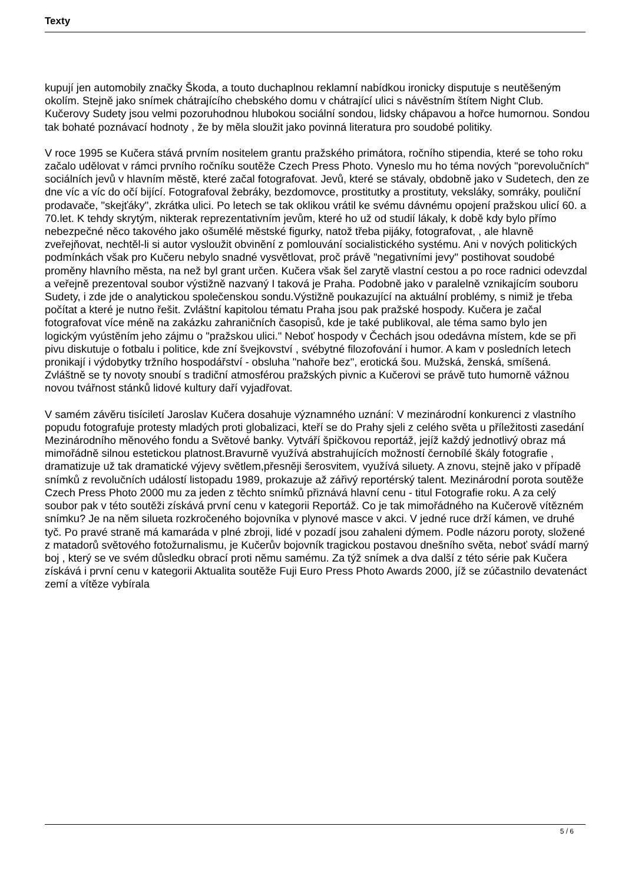Texty
kupují jen automobily značky Škoda, a touto duchaplnou reklamní nabídkou ironicky disputuje s neutěšeným okolím. Stejně jako snímek chátrajícího chebského domu v chátrající ulici s návěstním štítem Night Club. Kučerovy Sudety jsou velmi pozoruhodnou hlubokou sociální sondou, lidsky chápavou a hořce humornou. Sondou tak bohaté poznávací hodnoty , že by měla sloužit jako povinná literatura pro soudobé politiky.
V roce 1995 se Kučera stává prvním nositelem grantu pražského primátora, ročního stipendia, které se toho roku začalo udělovat v rámci prvního ročníku soutěže Czech Press Photo. Vyneslo mu ho téma nových "porevolučních" sociálních jevů v hlavním městě, které začal fotografovat. Jevů, které se stávaly, obdobně jako v Sudetech, den ze dne víc a víc do očí bijící. Fotografoval žebráky, bezdomovce, prostitutky a prostituty, veksláky, somráky, pouliční prodavače, "skejťáky", zkrátka ulici. Po letech se tak oklikou vrátil ke svému dávnému opojení pražskou ulicí 60. a 70.let. K tehdy skrytým, nikterak reprezentativním jevům, které ho už od studií lákaly, k době kdy bylo přímo nebezpečné něco takového jako ošumělé městské figurky, natož třeba pijáky, fotografovat, , ale hlavně zveřejňovat, nechtěl-li si autor vysloužit obvinění z pomlouvání socialistického systému. Ani v nových politických podmínkách však pro Kučeru nebylo snadné vysvětlovat, proč právě "negativními jevy" postihovat soudobé proměny hlavního města, na než byl grant určen. Kučera však šel zarytě vlastní cestou a po roce radnici odevzdal a veřejně prezentoval soubor výstižně nazvaný I taková je Praha. Podobně jako v paralelně vznikajícím souboru Sudety, i zde jde o analytickou společenskou sondu.Výstižně poukazující na aktuální problémy, s nimiž je třeba počítat a které je nutno řešit. Zvláštní kapitolou tématu Praha jsou pak pražské hospody. Kučera je začal fotografovat více méně na zakázku zahraničních časopisů, kde je také publikoval, ale téma samo bylo jen logickým vyústěním jeho zájmu o "pražskou ulici." Neboť hospody v Čechách jsou odedávna místem, kde se při pivu diskutuje o fotbalu i politice, kde zní švejkovství , svébytné filozofování i humor. A kam v posledních letech pronikají i výdobytky tržního hospodářství - obsluha "nahoře bez", erotická šou. Mužská, ženská, smíšená. Zvláštně se ty novoty snoubí s tradiční atmosférou pražských pivnic a Kučerovi se právě tuto humorně vážnou novou tvářnost stánků lidové kultury daří vyjadřovat.
V samém závěru tisíciletí Jaroslav Kučera dosahuje významného uznání: V mezinárodní konkurenci z vlastního popudu fotografuje protesty mladých proti globalizaci, kteří se do Prahy sjeli z celého světa u příležitosti zasedání Mezinárodního měnového fondu a Světové banky. Vytváří špičkovou reportáž, jejíž každý jednotlivý obraz má mimořádně silnou estetickou platnost.Bravurně využívá abstrahujících možností černobílé škály fotografie , dramatizuje už tak dramatické výjevy světlem,přesněji šerosvitem, využívá siluety. A znovu, stejně jako v případě snímků z revolučních událostí listopadu 1989, prokazuje až zářivý reportérský talent. Mezinárodní porota soutěže Czech Press Photo 2000 mu za jeden z těchto snímků přiznává hlavní cenu - titul Fotografie roku. A za celý soubor pak v této soutěži získává první cenu v kategorii Reportáž. Co je tak mimořádného na Kučerově vítězném snímku? Je na něm silueta rozkročeného bojovníka v plynové masce v akci. V jedné ruce drží kámen, ve druhé tyč. Po pravé straně má kamaráda v plné zbroji, lidé v pozadí jsou zahaleni dýmem. Podle názoru poroty, složené z matadorů světového fotožurnalismu, je Kučerův bojovník tragickou postavou dnešního světa, neboť svádí marný boj , který se ve svém důsledku obrací proti němu samému. Za týž snímek a dva další z této série pak Kučera získává i první cenu v kategorii Aktualita soutěže Fuji Euro Press Photo Awards 2000, jíž se zúčastnilo devatenáct zemí a vítěze vybírala
5 / 6